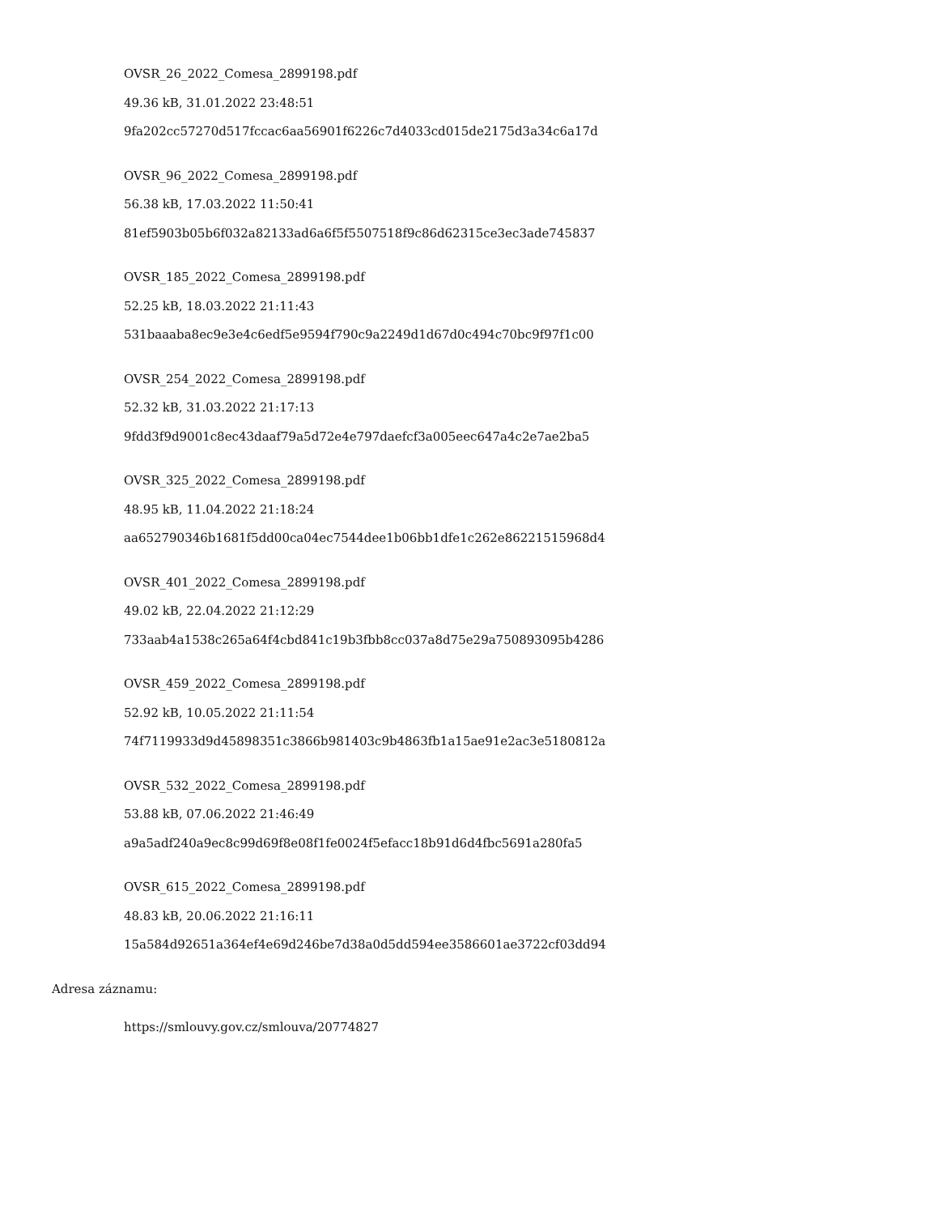OVSR_26_2022_Comesa_2899198.pdf
49.36 kB, 31.01.2022 23:48:51
9fa202cc57270d517fccac6aa56901f6226c7d4033cd015de2175d3a34c6a17d
OVSR_96_2022_Comesa_2899198.pdf
56.38 kB, 17.03.2022 11:50:41
81ef5903b05b6f032a82133ad6a6f5f5507518f9c86d62315ce3ec3ade745837
OVSR_185_2022_Comesa_2899198.pdf
52.25 kB, 18.03.2022 21:11:43
531baaaba8ec9e3e4c6edf5e9594f790c9a2249d1d67d0c494c70bc9f97f1c00
OVSR_254_2022_Comesa_2899198.pdf
52.32 kB, 31.03.2022 21:17:13
9fdd3f9d9001c8ec43daaf79a5d72e4e797daefcf3a005eec647a4c2e7ae2ba5
OVSR_325_2022_Comesa_2899198.pdf
48.95 kB, 11.04.2022 21:18:24
aa652790346b1681f5dd00ca04ec7544dee1b06bb1dfe1c262e86221515968d4
OVSR_401_2022_Comesa_2899198.pdf
49.02 kB, 22.04.2022 21:12:29
733aab4a1538c265a64f4cbd841c19b3fbb8cc037a8d75e29a750893095b4286
OVSR_459_2022_Comesa_2899198.pdf
52.92 kB, 10.05.2022 21:11:54
74f7119933d9d45898351c3866b981403c9b4863fb1a15ae91e2ac3e5180812a
OVSR_532_2022_Comesa_2899198.pdf
53.88 kB, 07.06.2022 21:46:49
a9a5adf240a9ec8c99d69f8e08f1fe0024f5efacc18b91d6d4fbc5691a280fa5
OVSR_615_2022_Comesa_2899198.pdf
48.83 kB, 20.06.2022 21:16:11
15a584d92651a364ef4e69d246be7d38a0d5dd594ee3586601ae3722cf03dd94
Adresa záznamu:
https://smlouvy.gov.cz/smlouva/20774827